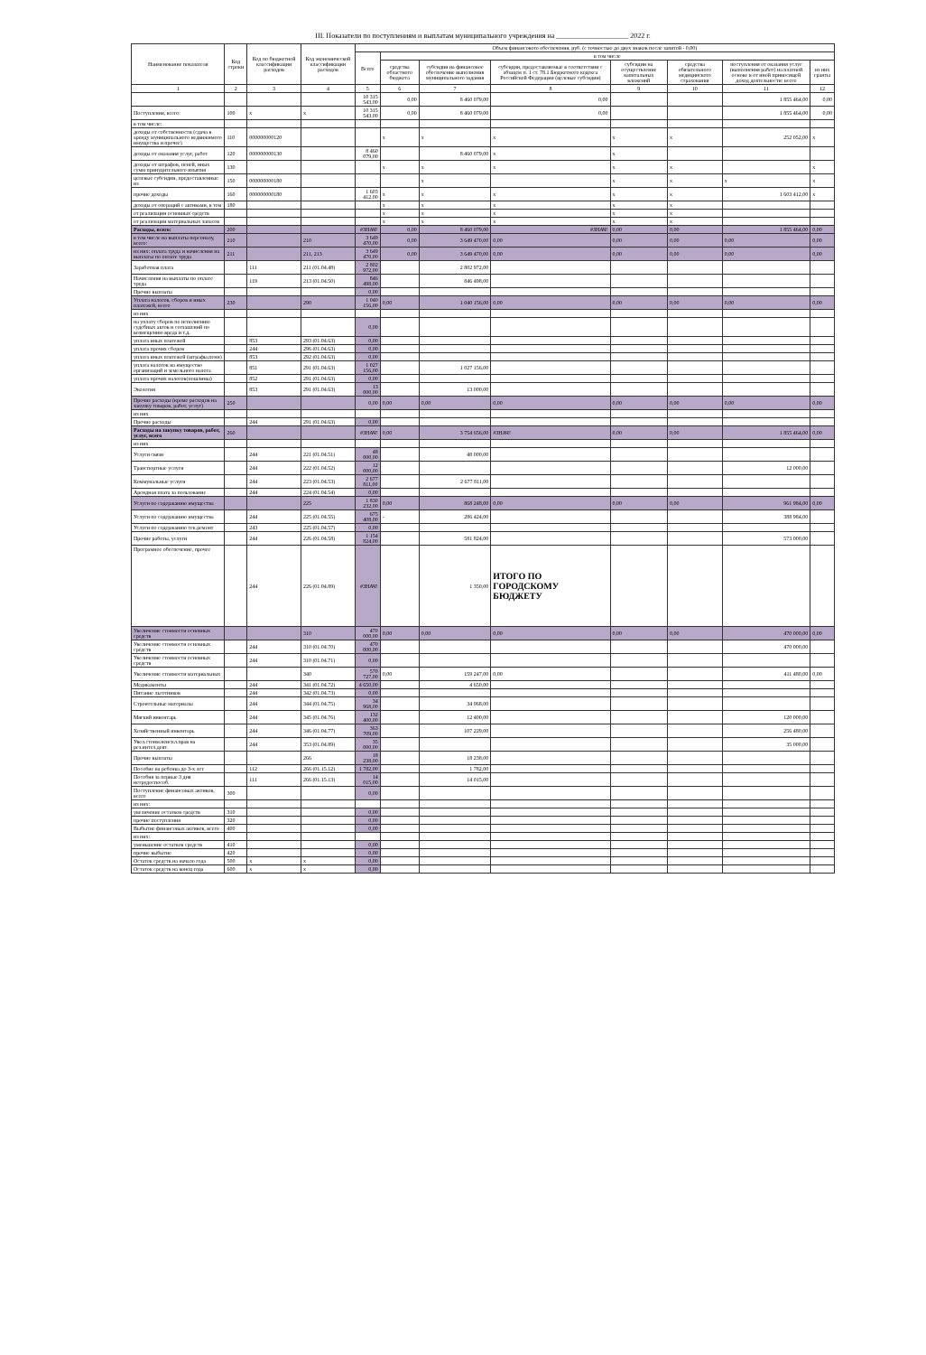III. Показатели по поступлениям и выплатам муниципального учреждения на ____________________ 2022 г.
| Наименование показателя | Код строки | Код по бюджетной классификации расходов | Код экономической классификации расходов | Объем финансового обеспечения, руб. (с точностью до двух знаков после запятой - 0,00) | | | | | | | |
| --- | --- | --- | --- | --- | --- | --- | --- | --- | --- | --- | --- |
| | | | | Всего | в том числе | | | | | | |
| | | | | | средства областного бюджета | субсидии на финансовое обеспечение выполнения муниципального задания | субсидии, предоставляемые в соответствии с абзацем п. 1 ст. 78.1 Бюджетного кодекса Российской Федерации (целевые субсидии) | субсидии на осуществление капитальных вложений | средства обязательного медицинского страхования | поступления от оказания услуг (выполнения работ) на платной основе и от иной приносящей доход деятельности: всего | из них гранты |
| 1 | 2 | 3 | 4 | 5 | 6 | 7 | 8 | 9 | 10 | 11 | 12 |
| | | | | 10 315 543,00 | 0,00 | 8 460 079,00 | 0,00 | | | 1 855 464,00 | 0,00 |
| Поступления, всего: | 100 | х | х | 10 315 543,00 | 0,00 | 8 460 079,00 | 0,00 | | | 1 855 464,00 | 0,00 |
| в том числе: | | | | | | | | | | | |
| доходы от собственности (сдача в аренду муниципального недвижимого имущества и прочее) | 110 | 000000000120 | | | х | х | х | х | х | 252 052,00 | х |
| доходы от оказания услуг, работ | 120 | 000000000130 | | 8 460 079,00 | | 8 460 079,00 | х | х | | | |
| доходы от штрафов, пеней, иных сумм принудительного изъятия | 130 | | | | х | х | х | х | х | | х |
| целевые субсидии, предоставленные из | 150 | 000000000180 | | | | х | | х | х | х | х |
| прочие доходы | 160 | 000000000180 | | 1 603 412,00 | х | х | х | х | х | 1 603 412,00 | х |
| доходы от операций с активами, в том | 180 | | | | х | х | х | х | х | | |
| от реализации основных средств | | | | | х | х | х | х | х | | |
| от реализации материальных запасов | | | | | х | х | х | х | х | | |
| Расходы, всего: | 200 | | | #ЗНАЧ! | 0,00 | 8 460 079,00 | #ЗНАЧ! | 0,00 | 0,00 | 1 855 464,00 | 0,00 |
| в том числе на выплаты персоналу, всего: | 210 | | 210 | 3 649 470,00 | 0,00 | 3 649 470,00 | 0,00 | 0,00 | 0,00 | 0,00 | 0,00 |
| из них: оплата труда и начисления на выплаты по оплате труда | 211 | | 211, 213 | 3 649 470,00 | 0,00 | 3 649 470,00 | 0,00 | 0,00 | 0,00 | 0,00 | 0,00 |
| Заработная плата | | 111 | 211 (01.04.48) | 2 802 972,00 | | 2 802 972,00 | | | | | |
| Начисления на выплаты по оплате труда | | 119 | 213 (01.04.50) | 846 498,00 | | 846 498,00 | | | | | |
| Прочие выплаты | | | | 0,00 | | | | | | | |
| Уплата налогов, сборов и иных платежей, всего | 230 | | 290 | 1 040 156,00 | 0,00 | 1 040 156,00 | 0,00 | 0,00 | 0,00 | 0,00 | 0,00 |
| из них | | | | | | | | | | | |
| на уплату сборов по исполнению судебных актов и соглашений по возмещению вреда и т.д. | | | | 0,00 | | | | | | | |
| уплата иных платежей | | 853 | 293 (01.04.63) | 0,00 | | | | | | | |
| уплата прочих сборов | | 244 | 296 (01.04.63) | 0,00 | | | | | | | |
| уплата иных платежей (штрафы,пени) | | 853 | 292 (01.04.63) | 0,00 | | | | | | | |
| уплата налогов на имущество организаций и земельного налога | | 851 | 291 (01.04.63) | 1 027 156,00 | | 1 027 156,00 | | | | | |
| уплата прочих налогов(пошлины) | | 852 | 291 (01.04.63) | 0,00 | | | | | | | |
| Экология | | 853 | 291 (01.04.63) | 13 000,00 | | 13 000,00 | | | | | |
| Прочие расходы (кроме расходов на закупку товаров, работ, услуг) | 250 | | | 0,00 | 0,00 | 0,00 | 0,00 | 0,00 | 0,00 | 0,00 | 0,00 |
| из них | | | | | | | | | | | |
| Прочие расходы | | 244 | 291 (01.04.63) | 0,00 | | | | | | | |
| Расходы на закупку товаров, работ, услуг, всего | 260 | | | #ЗНАЧ! | 0,00 | 3 754 656,00 | #ЗНАЧ! | 0,00 | 0,00 | 1 855 464,00 | 0,00 |
| из них | | | | | | | | | | | |
| Услуги связи | | 244 | 221 (01.04.51) | 48 000,00 | | 48 000,00 | | | | | |
| Транспортные услуги | | 244 | 222 (01.04.52) | 12 000,00 | | | | | | 12 000,00 | |
| Коммунальные услуги | | 244 | 223 (01.04.53) | 2 677 811,00 | | 2 677 811,00 | | | | | |
| Арендная плата за пользование | | 244 | 224 (01.04.54) | 0,00 | | | | | | | |
| Услуги по содержанию имущества | | | 225 | 1 830 232,00 | 0,00 | 868 248,00 | 0,00 | 0,00 | 0,00 | 961 984,00 | 0,00 |
| Услуги по содержанию имущества | | 244 | 225 (01.04.55) | 675 408,00 | - | 286 424,00 | | | | 388 984,00 | |
| Услуги по содержанию тек.ремонт | | 243 | 225 (01.04.57) | 0,00 | | | | | | | |
| Прочие работы, услуги | | 244 | 226 (01.04.58) | 1 154 824,00 | | 581 824,00 | | | | 573 000,00 | |
| Програмное обеспечение, прочее | | 244 | 226 (01.04.89) | #ЗНАЧ! | | 1 350,00 | ИТОГО ПО ГОРОДСКОМУ БЮДЖЕТУ | | | | |
| Увеличение стоимости основных средств | | | 310 | 470 000,00 | 0,00 | 0,00 | 0,00 | 0,00 | 0,00 | 470 000,00 | 0,00 |
| Увеличение стоимости основных средств | | 244 | 310 (01.04.70) | 470 000,00 | | | | | | 470 000,00 | |
| Увеличение стоимости основных средств | | 244 | 310 (01.04.71) | 0,00 | | | | | | | |
| Увеличение стоимости материальных | | | 340 | 570 727,00 | 0,00 | 159 247,00 | 0,00 | | | 411 480,00 | 0,00 |
| Медикаменты | | 244 | 341 (01.04.72) | 4 650,00 | | 4 650,00 | | | | | |
| Питание льготников | | 244 | 342 (01.04.73) | 0,00 | | | | | | | |
| Строительные материалы | | 244 | 344 (01.04.75) | 34 968,00 | | 34 968,00 | | | | | |
| Мягкий инвентарь | | 244 | 345 (01.04.76) | 132 400,00 | | 12 400,00 | | | | 120 000,00 | |
| Хозяйственный инвентарь | | 244 | 346 (01.04.77) | 363 709,00 | | 107 229,00 | | | | 256 480,00 | |
| Увел.стоим.неискл.прав на рез.интел.деят. | | 244 | 353 (01.04.89) | 35 000,00 | | | | | | 35 000,00 | |
| Прочие выплаты | | | 266 | 18 238,00 | | 18 238,00 | | | | | |
| Пособие на ребенка до 3-х лет | | 112 | 266 (01.15.12) | 1 782,00 | | 1 782,00 | | | | | |
| Пособия за первые 3 дня нетрудоспособ. | | 111 | 266 (01.15.13) | 14 015,00 | | 14 015,00 | | | | | |
| Поступление финансовых активов, всего | 300 | | | 0,00 | | | | | | | |
| из них: | | | | | | | | | | | |
| увеличение остатков средств | 310 | | | 0,00 | | | | | | | |
| прочие поступления | 320 | | | 0,00 | | | | | | | |
| Выбытие финансовых активов, всего | 400 | | | 0,00 | | | | | | | |
| из них: | | | | | | | | | | | |
| уменьшение остатков средств | 410 | | | 0,00 | | | | | | | |
| прочие выбытие | 420 | | | 0,00 | | | | | | | |
| Остаток средств на начало года | 500 | х | х | 0,00 | | | | | | | |
| Остаток средств на конец года | 600 | х | х | 0,00 | | | | | | | |